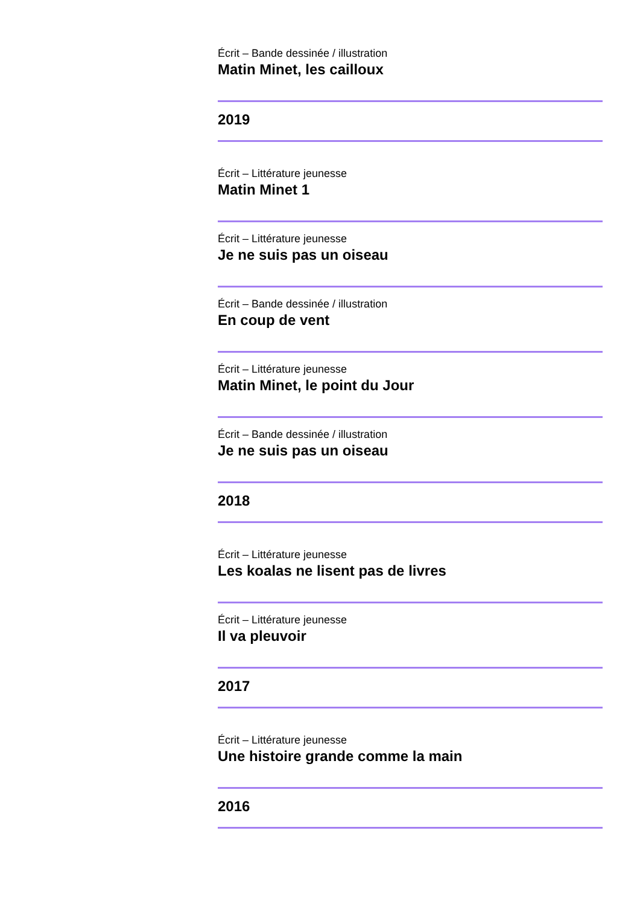Écrit – Bande dessinée / illustration
Matin Minet, les cailloux
2019
Écrit – Littérature jeunesse
Matin Minet 1
Écrit – Littérature jeunesse
Je ne suis pas un oiseau
Écrit – Bande dessinée / illustration
En coup de vent
Écrit – Littérature jeunesse
Matin Minet, le point du Jour
Écrit – Bande dessinée / illustration
Je ne suis pas un oiseau
2018
Écrit – Littérature jeunesse
Les koalas ne lisent pas de livres
Écrit – Littérature jeunesse
Il va pleuvoir
2017
Écrit – Littérature jeunesse
Une histoire grande comme la main
2016